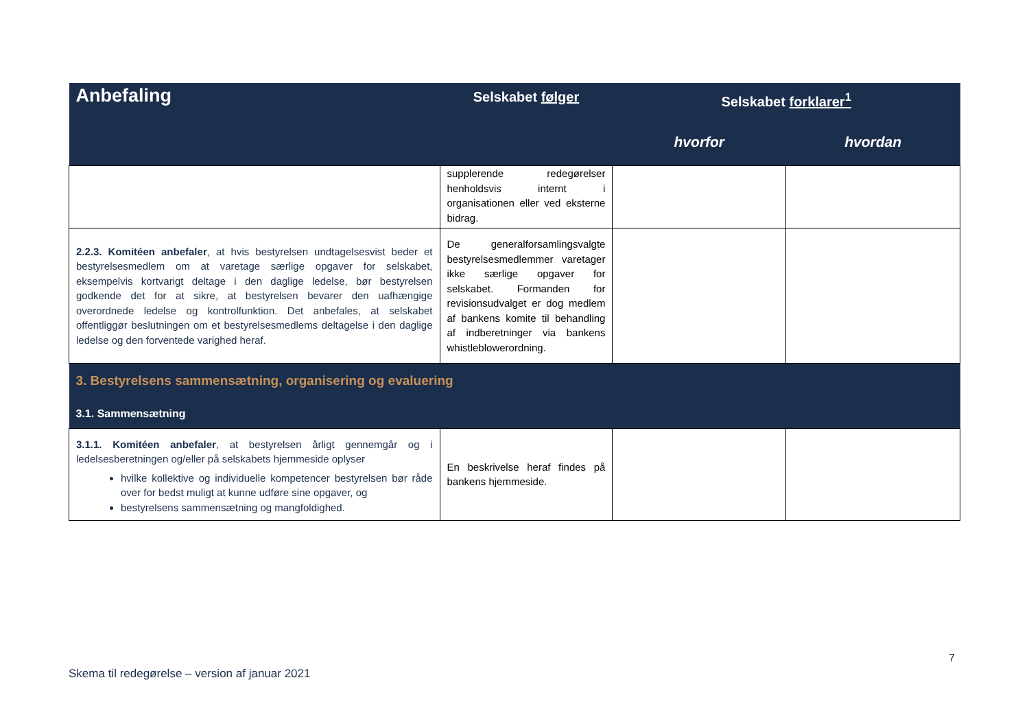| Anbefaling | Selskabet følger | Selskabet forklarer<sup>1</sup> | |
| --- | --- | --- | --- |
| | | hvorfor | hvordan |
| | supplerende redegørelser henholdsvis internt i organisationen eller ved eksterne bidrag. | | |
| 2.2.3. Komitéen anbefaler , at hvis bestyrelsen undtagelsesvist beder et bestyrelsesmedlem om at varetage særlige opgaver for selskabet, eksempelvis kortvarigt deltage i den daglige ledelse, bør bestyrelsen godkende det for at sikre, at bestyrelsen bevarer den uafhængige overordnede ledelse og kontrolfunktion. Det anbefales, at selskabet offentliggør beslutningen om et bestyrelsesmedlems deltagelse i den daglige ledelse og den forventede varighed heraf. | De generalforsamlingsvalgte bestyrelsesmedlemmer varetager ikke særlige opgaver for selskabet. Formanden for revisionsudvalget er dog medlem af bankens komite til behandling af indberetninger via bankens whistleblowerordning. | | |
| 3. Bestyrelsens sammensætning, organisering og evaluering | | | |
| 3.1. Sammensætning | | | |
| 3.1.1. Komitéen anbefaler , at bestyrelsen årligt gennemgår og i ledelsesberetningen og/eller på selskabets hjemmeside oplyser hvilke kollektive og individuelle kompetencer bestyrelsen bør råde over for bedst muligt at kunne udføre sine opgaver, og bestyrelsens sammensætning og mangfoldighed. | En beskrivelse heraf findes på bankens hjemmeside. | | |
7
Skema til redegørelse – version af januar 2021